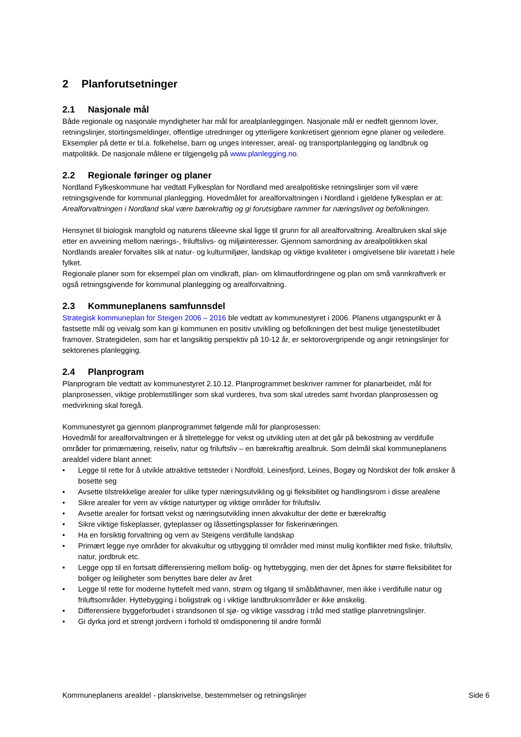2 Planforutsetninger
2.1 Nasjonale mål
Både regionale og nasjonale myndigheter har mål for arealplanleggingen. Nasjonale mål er nedfelt gjennom lover, retningslinjer, stortingsmeldinger, offentlige utredninger og ytterligere konkretisert gjennom egne planer og veiledere. Eksempler på dette er bl.a. folkehelse, barn og unges interesser, areal- og transportplanlegging og landbruk og matpolitikk. De nasjonale målene er tilgjengelig på www.planlegging.no.
2.2 Regionale føringer og planer
Nordland Fylkeskommune har vedtatt Fylkesplan for Nordland med arealpolitiske retningslinjer som vil være retningsgivende for kommunal planlegging. Hovedmålet for arealforvaltningen i Nordland i gjeldene fylkesplan er at: Arealforvaltningen i Nordland skal være bærekraftig og gi forutsigbare rammer for næringslivet og befolkningen.
Hensynet til biologisk mangfold og naturens tåleevne skal ligge til grunn for all arealforvaltning. Arealbruken skal skje etter en avveining mellom nærings-, friluftslivs- og miljøinteresser. Gjennom samordning av arealpolitikken skal Nordlands arealer forvaltes slik at natur- og kulturmiljøer, landskap og viktige kvaliteter i omgivelsene blir ivaretatt i hele fylket.
Regionale planer som for eksempel plan om vindkraft, plan- om klimautfordringene og plan om små vannkraftverk er også retningsgivende for kommunal planlegging og arealforvaltning.
2.3 Kommuneplanens samfunnsdel
Strategisk kommuneplan for Steigen 2006 – 2016 ble vedtatt av kommunestyret i 2006. Planens utgangspunkt er å fastsette mål og veivalg som kan gi kommunen en positiv utvikling og befolkningen det best mulige tjenestetilbudet framover. Strategidelen, som har et langsiktig perspektiv på 10-12 år, er sektorovergripende og angir retningslinjer for sektorenes planlegging.
2.4 Planprogram
Planprogram ble vedtatt av kommunestyret 2.10.12. Planprogrammet beskriver rammer for planarbeidet, mål for planprosessen, viktige problemstillinger som skal vurderes, hva som skal utredes samt hvordan planprosessen og medvirkning skal foregå.
Kommunestyret ga gjennom planprogrammet følgende mål for planprosessen:
Hovedmål for arealforvaltningen er å tilrettelegge for vekst og utvikling uten at det går på bekostning av verdifulle områder for primærnæring, reiseliv, natur og friluftsliv – en bærekraftig arealbruk. Som delmål skal kommuneplanens arealdel videre blant annet:
• Legge til rette for å utvikle attraktive tettsteder i Nordfold, Leinesfjord, Leines, Bogøy og Nordskot der folk ønsker å bosette seg
• Avsette tilstrekkelige arealer for ulike typer næringsutvikling og gi fleksibilitet og handlingsrom i disse arealene
• Sikre arealer for vern av viktige naturtyper og viktige områder for friluftsliv.
• Avsette arealer for fortsatt vekst og næringsutvikling innen akvakultur der dette er bærekraftig
• Sikre viktige fiskeplasser, gyteplasser og låssettingsplasser for fiskerinæringen.
• Ha en forsiktig forvaltning og vern av Steigens verdifulle landskap
• Primært legge nye områder for akvakultur og utbygging til områder med minst mulig konflikter med fiske, friluftsliv, natur, jordbruk etc.
• Legge opp til en fortsatt differensiering mellom bolig- og hyttebygging, men der det åpnes for større fleksibilitet for boliger og leiligheter som benyttes bare deler av året
• Legge til rette for moderne hyttefelt med vann, strøm og tilgang til småbåthavner, men ikke i verdifulle natur og friluftsområder. Hyttebygging i boligstrøk og i viktige landbruksområder er ikke ønskelig.
• Differensiere byggeforbudet i strandsonen til sjø- og viktige vassdrag i tråd med statlige planretningslinjer.
• Gi dyrka jord et strengt jordvern i forhold til omdisponering til andre formål
Kommuneplanens arealdel - planskrivelse, bestemmelser og retningslinjer Side 6